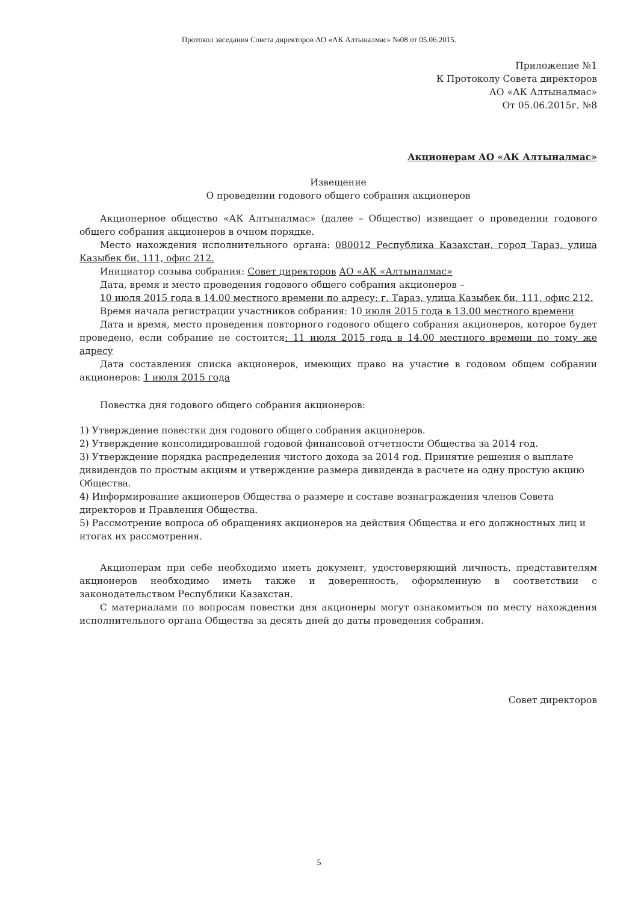Протокол заседания Совета директоров АО «АК Алтыналмас» №08 от 05.06.2015.
Приложение №1
К Протоколу Совета директоров
АО «АК Алтыналмас»
От 05.06.2015г. №8
Акционерам АО «АК Алтыналмас»
Извещение
О проведении годового общего собрания акционеров
Акционерное общество «АК Алтыналмас» (далее – Общество) извещает о проведении годового общего собрания акционеров в очном порядке.
Место нахождения исполнительного органа: 080012 Республика Казахстан, город Тараз, улица Казыбек би, 111, офис 212.
Инициатор созыва собрания: Совет директоров АО «АК «Алтыналмас»
Дата, время и место проведения годового общего собрания акционеров –
10 июля 2015 года в 14.00 местного времени по адресу: г. Тараз, улица Казыбек би, 111, офис 212.
Время начала регистрации участников собрания: 10 июля 2015 года в 13.00 местного времени
Дата и время, место проведения повторного годового общего собрания акционеров, которое будет проведено, если собрание не состоится: 11 июля 2015 года в 14.00 местного времени по тому же адресу
Дата составления списка акционеров, имеющих право на участие в годовом общем собрании акционеров: 1 июля 2015 года
Повестка дня годового общего собрания акционеров:
1) Утверждение повестки дня годового общего собрания акционеров.
2) Утверждение консолидированной годовой финансовой отчетности Общества за 2014 год.
3) Утверждение порядка распределения чистого дохода за 2014 год. Принятие решения о выплате дивидендов по простым акциям и утверждение размера дивиденда в расчете на одну простую акцию Общества.
4) Информирование акционеров Общества о размере и составе вознаграждения членов Совета директоров и Правления Общества.
5) Рассмотрение вопроса об обращениях акционеров на действия Общества и его должностных лиц и итогах их рассмотрения.
Акционерам при себе необходимо иметь документ, удостоверяющий личность, представителям акционеров необходимо иметь также и доверенность, оформленную в соответствии с законодательством Республики Казахстан.
С материалами по вопросам повестки дня акционеры могут ознакомиться по месту нахождения исполнительного органа Общества за десять дней до даты проведения собрания.
Совет директоров
5